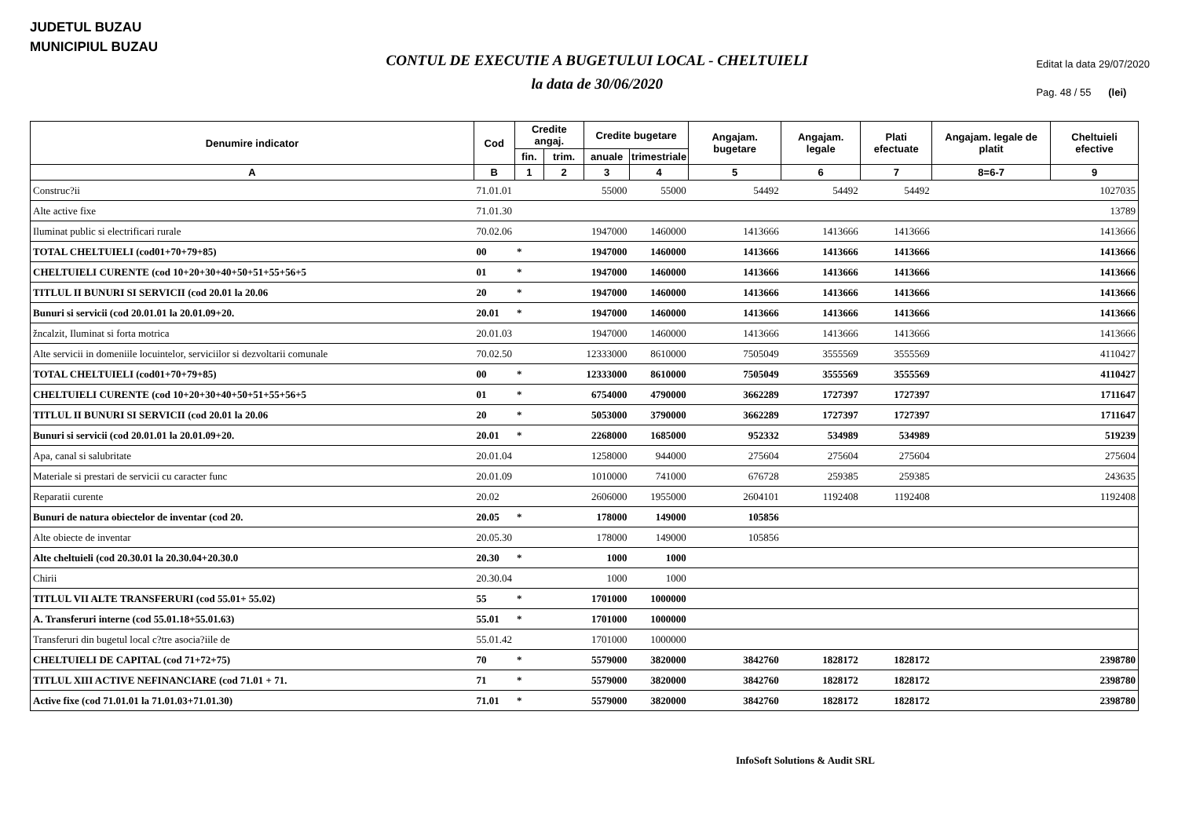JUDETUL BUZAU
MUNICIPIUL BUZAU
CONTUL DE EXECUTIE A BUGETULUI LOCAL - CHELTUIELI
la data de 30/06/2020
Editat la data 29/07/2020
Pag. 48 / 55 (lei)
| Denumire indicator | Cod | Credite angaj. | | Credite bugetare | | Angajam. bugetare | Angajam. legale | Plati efectuate | Angajam. legale de platit | Cheltuieli efective |
| --- | --- | --- | --- | --- | --- | --- | --- | --- | --- | --- |
| | | fin. | trim. | anuale | trimestriale | | | | | |
| A | B | 1 | 2 | 3 | 4 | 5 | 6 | 7 | 8=6-7 | 9 |
| Construc?ii | 71.01.01 | | | 55000 | 55000 | 54492 | 54492 | 54492 | | 1027035 |
| Alte active fixe | 71.01.30 | | | | | | | | | 13789 |
| Iluminat public si electrificari rurale | 70.02.06 | | | 1947000 | 1460000 | 1413666 | 1413666 | 1413666 | | 1413666 |
| TOTAL CHELTUIELI (cod01+70+79+85) | 00 | * | | 1947000 | 1460000 | 1413666 | 1413666 | 1413666 | | 1413666 |
| CHELTUIELI CURENTE (cod 10+20+30+40+50+51+55+56+5 | 01 | * | | 1947000 | 1460000 | 1413666 | 1413666 | 1413666 | | 1413666 |
| TITLUL II BUNURI SI SERVICII (cod 20.01 la 20.06 | 20 | * | | 1947000 | 1460000 | 1413666 | 1413666 | 1413666 | | 1413666 |
| Bunuri si servicii (cod 20.01.01 la 20.01.09+20. | 20.01 | * | | 1947000 | 1460000 | 1413666 | 1413666 | 1413666 | | 1413666 |
| žncalzit, Iluminat si forta motrica | 20.01.03 | | | 1947000 | 1460000 | 1413666 | 1413666 | 1413666 | | 1413666 |
| Alte servicii in domeniile locuintelor, serviciilor si dezvoltarii comunale | 70.02.50 | | | 12333000 | 8610000 | 7505049 | 3555569 | 3555569 | | 4110427 |
| TOTAL CHELTUIELI (cod01+70+79+85) | 00 | * | | 12333000 | 8610000 | 7505049 | 3555569 | 3555569 | | 4110427 |
| CHELTUIELI CURENTE (cod 10+20+30+40+50+51+55+56+5 | 01 | * | | 6754000 | 4790000 | 3662289 | 1727397 | 1727397 | | 1711647 |
| TITLUL II BUNURI SI SERVICII (cod 20.01 la 20.06 | 20 | * | | 5053000 | 3790000 | 3662289 | 1727397 | 1727397 | | 1711647 |
| Bunuri si servicii (cod 20.01.01 la 20.01.09+20. | 20.01 | * | | 2268000 | 1685000 | 952332 | 534989 | 534989 | | 519239 |
| Apa, canal si salubritate | 20.01.04 | | | 1258000 | 944000 | 275604 | 275604 | 275604 | | 275604 |
| Materiale si prestari de servicii cu caracter func | 20.01.09 | | | 1010000 | 741000 | 676728 | 259385 | 259385 | | 243635 |
| Reparatii curente | 20.02 | | | 2606000 | 1955000 | 2604101 | 1192408 | 1192408 | | 1192408 |
| Bunuri de natura obiectelor de inventar (cod 20. | 20.05 | * | | 178000 | 149000 | 105856 | | | | |
| Alte obiecte de inventar | 20.05.30 | | | 178000 | 149000 | 105856 | | | | |
| Alte cheltuieli (cod 20.30.01 la 20.30.04+20.30.0 | 20.30 | * | | 1000 | 1000 | | | | | |
| Chirii | 20.30.04 | | | 1000 | 1000 | | | | | |
| TITLUL VII ALTE TRANSFERURI (cod 55.01+ 55.02) | 55 | * | | 1701000 | 1000000 | | | | | |
| A. Transferuri interne (cod 55.01.18+55.01.63) | 55.01 | * | | 1701000 | 1000000 | | | | | |
| Transferuri din bugetul local c?tre asocia?iile de | 55.01.42 | | | 1701000 | 1000000 | | | | | |
| CHELTUIELI DE CAPITAL (cod 71+72+75) | 70 | * | | 5579000 | 3820000 | 3842760 | 1828172 | 1828172 | | 2398780 |
| TITLUL XIII ACTIVE NEFINANCIARE (cod 71.01 + 71. | 71 | * | | 5579000 | 3820000 | 3842760 | 1828172 | 1828172 | | 2398780 |
| Active fixe (cod 71.01.01 la 71.01.03+71.01.30) | 71.01 | * | | 5579000 | 3820000 | 3842760 | 1828172 | 1828172 | | 2398780 |
InfoSoft Solutions & Audit SRL